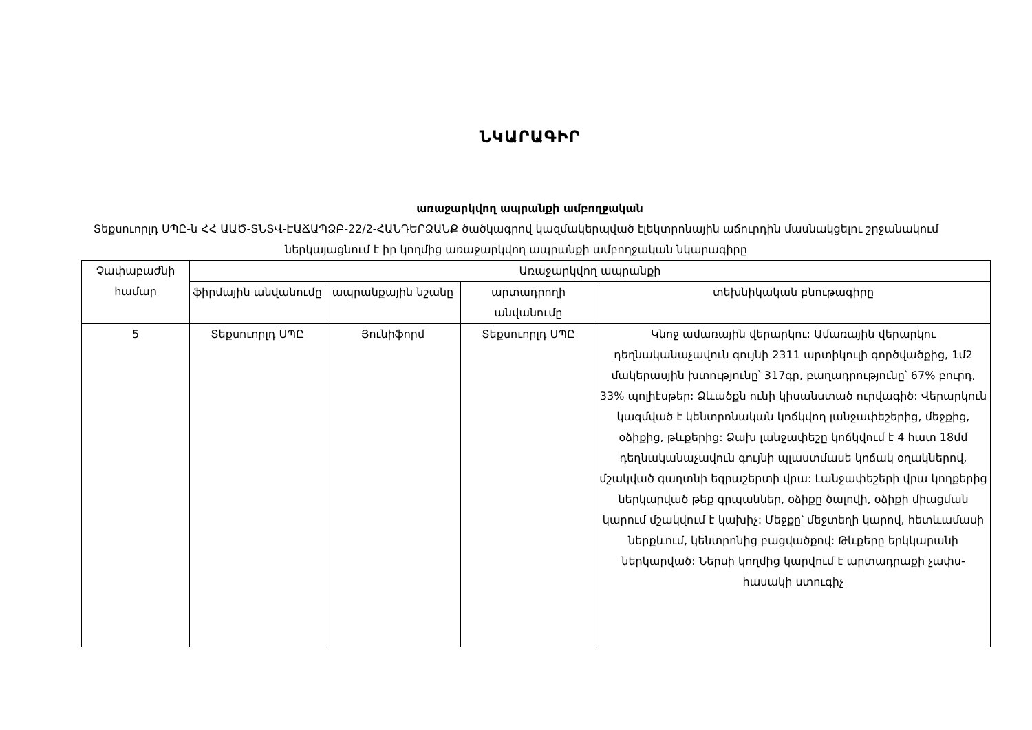ՆԿԱՐԱԳԻՐ
առաջարկվող ապրանքի ամբողջական
Տեքսուորլդ ՍՊԸ-ն ՀՀ ԱԱԾ-ՏՆՏՎ-ԷԱՃԱՊՁԲ-22/2-ՀԱՆԴԵՐՁԱՆՔ ծածկագրով կազմակերպված էլեկտրոնային աճուրդին մասնակցելու շրջանակում ներկայացնում է իր կողմից առաջարկվող ապրանքի ամբողջական նկարագիրը
| Չափաբաժնի համար | Առաջարկվող ապրանքի | | | |
| --- | --- | --- | --- | --- |
| | ֆիրմային անվանումը | ապրանքային նշանը | արտադրողի անվանումը | տեխնիկական բնութագիրը |
| 5 | Տեքսուորլդ ՍՊԸ | Յունիֆորմ | Տեքսուորլդ ՍՊԸ | Կնոջ ամառային վերարկու: Ամառային վերարկու դեղնականաչավուն գույնի 2311 արտիկուլի գործվածքից, 1մ2 մակերասյին խտությունը՝ 317գր, բաղադրությունը՝ 67% բուրդ, 33% պոլիէսթեր: Ձևածքն ունի կիսանստած ուրվագիծ: Վերարկուն կազմված է կենտրոնական կոճկվող լանջափեշերից, մեջքից, օձիքից, թևքերից: Ձախ լանջափեշը կոճկվում է 4 հատ 18մմ դեղնականաչավուն գույնի պլաստմասե կոճակ օղակներով, մշակված գաղտնի եզրաշերտի վրա: Լանջափեշերի վրա կողքերից ներկարված թեք գրպաններ, օձիքը ծալովի, օձիքի միացման կարում մշակվում է կախիչ: Մեջքը՝ մեջտեղի կարով, հետևամասի ներքևում, կենտրոնից բացվածքով: Թևքերը երկկարանի ներկարված: Ներսի կողմից կարվում է արտադրաքի չափս-հասակի ստուգիչ |